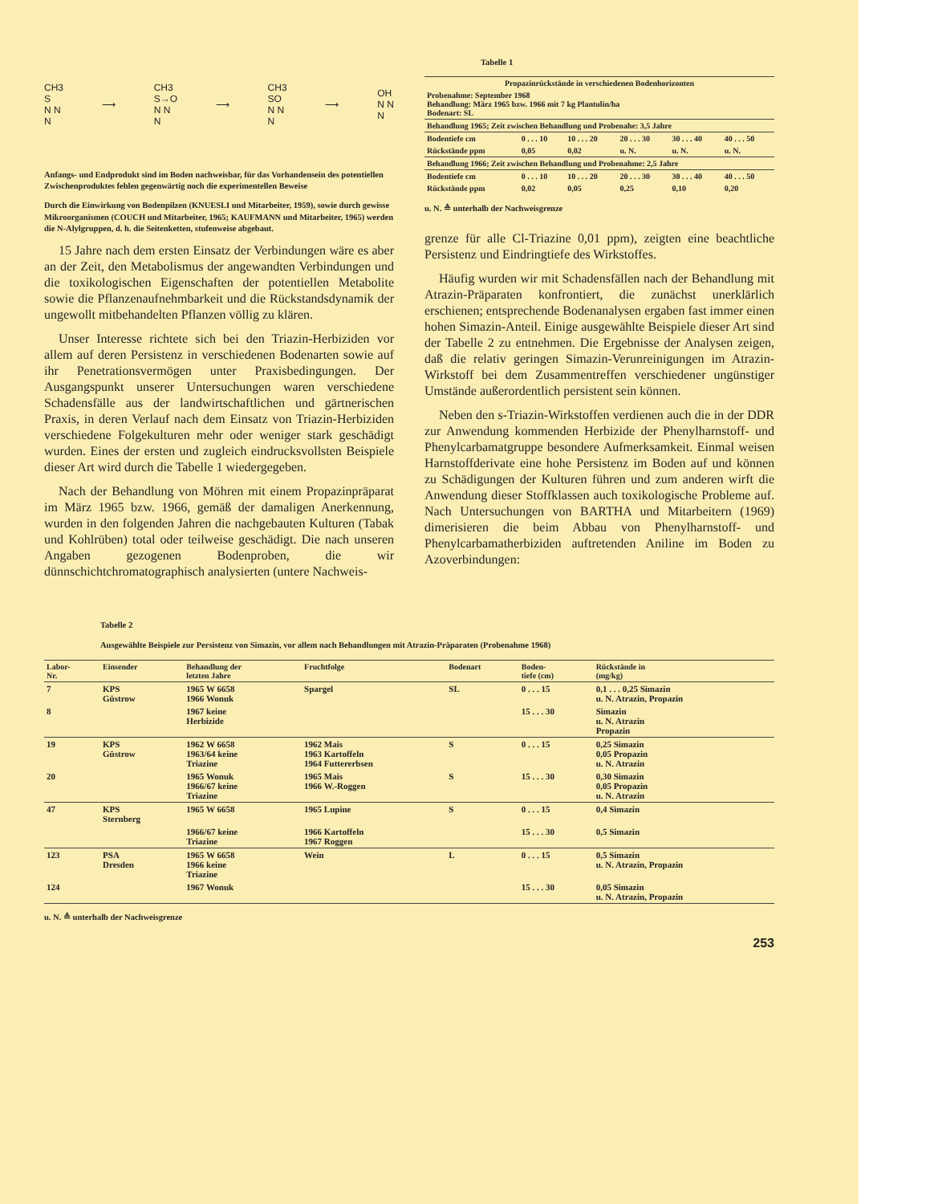CH3
S
N N
N ⟶ CH3
S→O
N N
N ⟶ CH3
SO
N N
N ⟶ OH
N N
N
Anfangs- und Endprodukt sind im Boden nachweisbar, für das Vorhandensein des potentiellen Zwischenproduktes fehlen gegenwärtig noch die experimentellen Beweise
Durch die Einwirkung von Bodenpilzen (KNUESLI und Mitarbeiter, 1959), sowie durch gewisse Mikroorganismen (COUCH und Mitarbeiter, 1965; KAUFMANN und Mitarbeiter, 1965) werden die N-Alylgruppen, d. h. die Seitenketten, stufenweise abgebaut.
15 Jahre nach dem ersten Einsatz der Verbindungen wäre es aber an der Zeit, den Metabolismus der angewandten Verbindungen und die toxikologischen Eigenschaften der potentiellen Metabolite sowie die Pflanzenaufnehmbarkeit und die Rückstandsdynamik der ungewollt mitbehandelten Pflanzen völlig zu klären.
Unser Interesse richtete sich bei den Triazin-Herbiziden vor allem auf deren Persistenz in verschiedenen Bodenarten sowie auf ihr Penetrationsvermögen unter Praxisbedingungen. Der Ausgangspunkt unserer Untersuchungen waren verschiedene Schadensfälle aus der landwirtschaftlichen und gärtnerischen Praxis, in deren Verlauf nach dem Einsatz von Triazin-Herbiziden verschiedene Folgekulturen mehr oder weniger stark geschädigt wurden. Eines der ersten und zugleich eindrucksvollsten Beispiele dieser Art wird durch die Tabelle 1 wiedergegeben.
Nach der Behandlung von Möhren mit einem Propazinpräparat im März 1965 bzw. 1966, gemäß der damaligen Anerkennung, wurden in den folgenden Jahren die nachgebauten Kulturen (Tabak und Kohlrüben) total oder teilweise geschädigt. Die nach unseren Angaben gezogenen Bodenproben, die wir dünnschichtchromatographisch analysierten (untere Nachweis-
Tabelle 1
| Propazinrückstände in verschiedenen Bodenhorizonten | | | | | |
| Probenahme: September 1968 Behandlung: März 1965 bzw. 1966 mit 7 kg Plantulin/ha Bodenart: SL | | | | | |
| Behandlung 1965; Zeit zwischen Behandlung und Probenahe: 3,5 Jahre | | | | | |
| Bodentiefe cm | 0 . . . 10 | 10 . . . 20 | 20 . . . 30 | 30 . . . 40 | 40 . . . 50 |
| Rückstände ppm | 0,05 | 0,02 | u. N. | u. N. | u. N. |
| Behandlung 1966; Zeit zwischen Behandlung und Probenahme: 2,5 Jahre | | | | | |
| Bodentiefe cm | 0 . . . 10 | 10 . . . 20 | 20 . . . 30 | 30 . . . 40 | 40 . . . 50 |
| Rückstände ppm | 0,02 | 0,05 | 0,25 | 0,10 | 0,20 |
u. N. ≙ unterhalb der Nachweisgrenze
grenze für alle Cl-Triazine 0,01 ppm), zeigten eine beachtliche Persistenz und Eindringtiefe des Wirkstoffes.
Häufig wurden wir mit Schadensfällen nach der Behandlung mit Atrazin-Präparaten konfrontiert, die zunächst unerklärlich erschienen; entsprechende Bodenanalysen ergaben fast immer einen hohen Simazin-Anteil. Einige ausgewählte Beispiele dieser Art sind der Tabelle 2 zu entnehmen. Die Ergebnisse der Analysen zeigen, daß die relativ geringen Simazin-Verunreinigungen im Atrazin-Wirkstoff bei dem Zusammentreffen verschiedener ungünstiger Umstände außerordentlich persistent sein können.
Neben den s-Triazin-Wirkstoffen verdienen auch die in der DDR zur Anwendung kommenden Herbizide der Phenylharnstoff- und Phenylcarbamatgruppe besondere Aufmerksamkeit. Einmal weisen Harnstoffderivate eine hohe Persistenz im Boden auf und können zu Schädigungen der Kulturen führen und zum anderen wirft die Anwendung dieser Stoffklassen auch toxikologische Probleme auf. Nach Untersuchungen von BARTHA und Mitarbeitern (1969) dimerisieren die beim Abbau von Phenylharnstoff- und Phenylcarbamatherbiziden auftretenden Aniline im Boden zu Azoverbindungen:
Tabelle 2
Ausgewählte Beispiele zur Persistenz von Simazin, vor allem nach Behandlungen mit Atrazin-Präparaten (Probenahme 1968)
| Labor- Nr. | Einsender | Behandlung der letzten Jahre | Fruchtfolge | Bodenart | Boden- tiefe (cm) | Rückstände in (mg/kg) |
| --- | --- | --- | --- | --- | --- | --- |
| 7 | KPS Güstrow | 1965 W 6658 1966 Wonuk | Spargel | SL | 0 . . . 15 | 0,1 . . . 0,25 Simazin u. N. Atrazin, Propazin |
| 8 | | 1967 keine Herbizide | | | 15 . . . 30 | Simazin u. N. Atrazin Propazin |
| 19 | KPS Güstrow | 1962 W 6658 1963/64 keine Triazine | 1962 Mais 1963 Kartoffeln 1964 Futtererbsen | S | 0 . . . 15 | 0,25 Simazin 0,05 Propazin u. N. Atrazin |
| 20 | | 1965 Wonuk 1966/67 keine Triazine | 1965 Mais 1966 W.-Roggen | S | 15 . . . 30 | 0,30 Simazin 0,05 Propazin u. N. Atrazin |
| 47 | KPS Sternberg | 1965 W 6658 | 1965 Lupine | S | 0 . . . 15 | 0,4 Simazin |
| | | 1966/67 keine Triazine | 1966 Kartoffeln 1967 Roggen | | 15 . . . 30 | 0,5 Simazin |
| 123 | PSA Dresden | 1965 W 6658 1966 keine Triazine | Wein | L | 0 . . . 15 | 0,5 Simazin u. N. Atrazin, Propazin |
| 124 | | 1967 Wonuk | | | 15 . . . 30 | 0,05 Simazin u. N. Atrazin, Propazin |
u. N. ≙ unterhalb der Nachweisgrenze
253